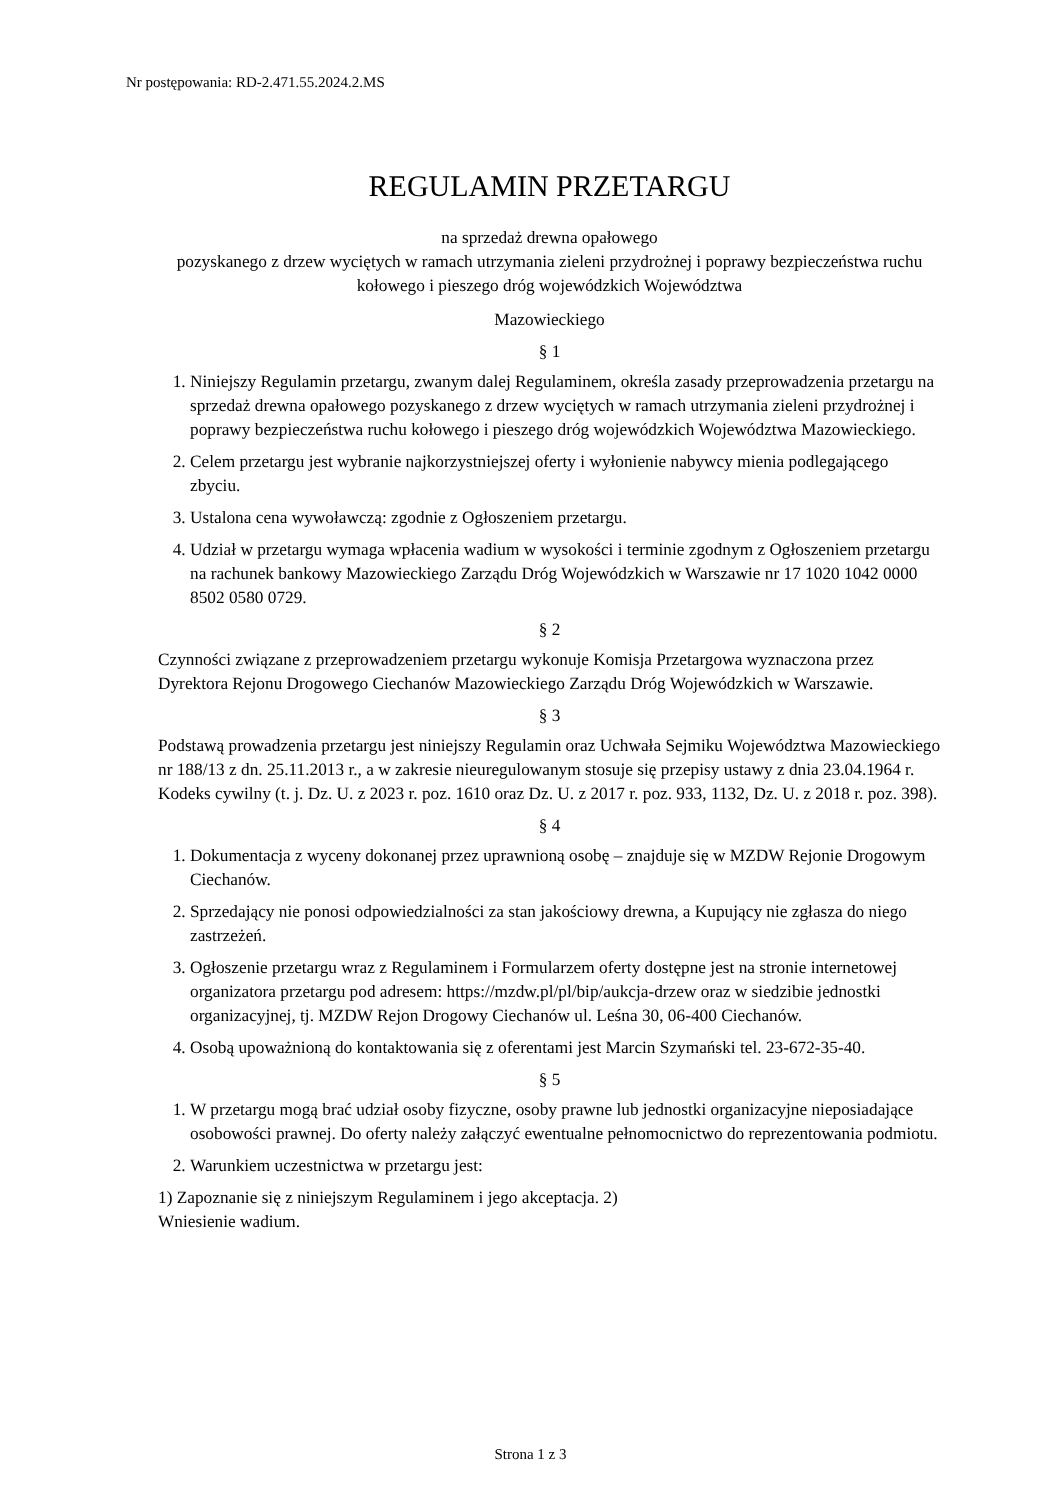Nr postępowania: RD-2.471.55.2024.2.MS
REGULAMIN PRZETARGU
na sprzedaż drewna opałowego
pozyskanego z drzew wyciętych w ramach utrzymania zieleni przydrożnej i poprawy bezpieczeństwa ruchu kołowego i pieszego dróg wojewódzkich Województwa
Mazowieckiego
§ 1
1. Niniejszy Regulamin przetargu, zwanym dalej Regulaminem, określa zasady przeprowadzenia przetargu na sprzedaż drewna opałowego pozyskanego z drzew wyciętych w ramach utrzymania zieleni przydrożnej i poprawy bezpieczeństwa ruchu kołowego i pieszego dróg wojewódzkich Województwa Mazowieckiego.
2. Celem przetargu jest wybranie najkorzystniejszej oferty i wyłonienie nabywcy mienia podlegającego zbyciu.
3. Ustalona cena wywoławczą: zgodnie z Ogłoszeniem przetargu.
4. Udział w przetargu wymaga wpłacenia wadium w wysokości i terminie zgodnym z Ogłoszeniem przetargu na rachunek bankowy Mazowieckiego Zarządu Dróg Wojewódzkich w Warszawie nr 17 1020 1042 0000 8502 0580 0729.
§ 2
Czynności związane z przeprowadzeniem przetargu wykonuje Komisja Przetargowa wyznaczona przez Dyrektora Rejonu Drogowego Ciechanów Mazowieckiego Zarządu Dróg Wojewódzkich w Warszawie.
§ 3
Podstawą prowadzenia przetargu jest niniejszy Regulamin oraz Uchwała Sejmiku Województwa Mazowieckiego nr 188/13 z dn. 25.11.2013 r., a w zakresie nieuregulowanym stosuje się przepisy ustawy z dnia 23.04.1964 r. Kodeks cywilny (t. j. Dz. U. z 2023 r. poz. 1610 oraz Dz. U. z 2017 r. poz. 933, 1132, Dz. U. z 2018 r. poz. 398).
§ 4
1. Dokumentacja z wyceny dokonanej przez uprawnioną osobę – znajduje się w MZDW Rejonie Drogowym Ciechanów.
2. Sprzedający nie ponosi odpowiedzialności za stan jakościowy drewna, a Kupujący nie zgłasza do niego zastrzeżeń.
3. Ogłoszenie przetargu wraz z Regulaminem i Formularzem oferty dostępne jest na stronie internetowej organizatora przetargu pod adresem: https://mzdw.pl/pl/bip/aukcja-drzew oraz w siedzibie jednostki organizacyjnej, tj. MZDW Rejon Drogowy Ciechanów ul. Leśna 30, 06-400 Ciechanów.
4. Osobą upoważnioną do kontaktowania się z oferentami jest Marcin Szymański tel. 23-672-35-40.
§ 5
1. W przetargu mogą brać udział osoby fizyczne, osoby prawne lub jednostki organizacyjne nieposiadające osobowości prawnej. Do oferty należy załączyć ewentualne pełnomocnictwo do reprezentowania podmiotu.
2. Warunkiem uczestnictwa w przetargu jest:
1) Zapoznanie się z niniejszym Regulaminem i jego akceptacja. 2)
Wniesienie wadium.
Strona 1 z 3